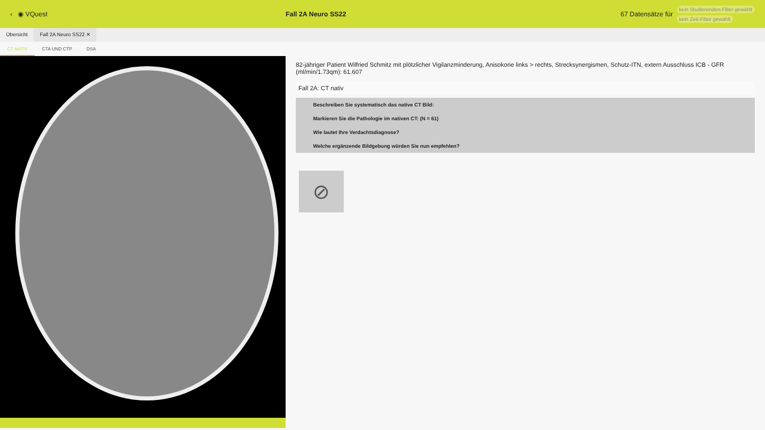‹ ◉ VQuest Fall 2A Neuro SS22 67 Datensätze für
kein Studierenden-Filter gewählt
kein Zeit-Filter gewählt
Übersicht Fall 2A Neuro SS22 ✕
CT NATIV CTA UND CTP DSA
82-jähriger Patient Wilfried Schmitz mit plötzlicher Vigilanzminderung, Anisokorie links > rechts, Strecksynergismen, Schutz-ITN, extern Ausschluss ICB - GFR (ml/min/1.73qm): 61.607
Fall 2A: CT nativ
Beschreiben Sie systematisch das native CT Bild:
Markieren Sie die Pathologie im nativen CT: (N = 61)
Wie lautet Ihre Verdachtsdiagnose?
Welche ergänzende Bildgebung würden Sie nun empfehlen?
⊘